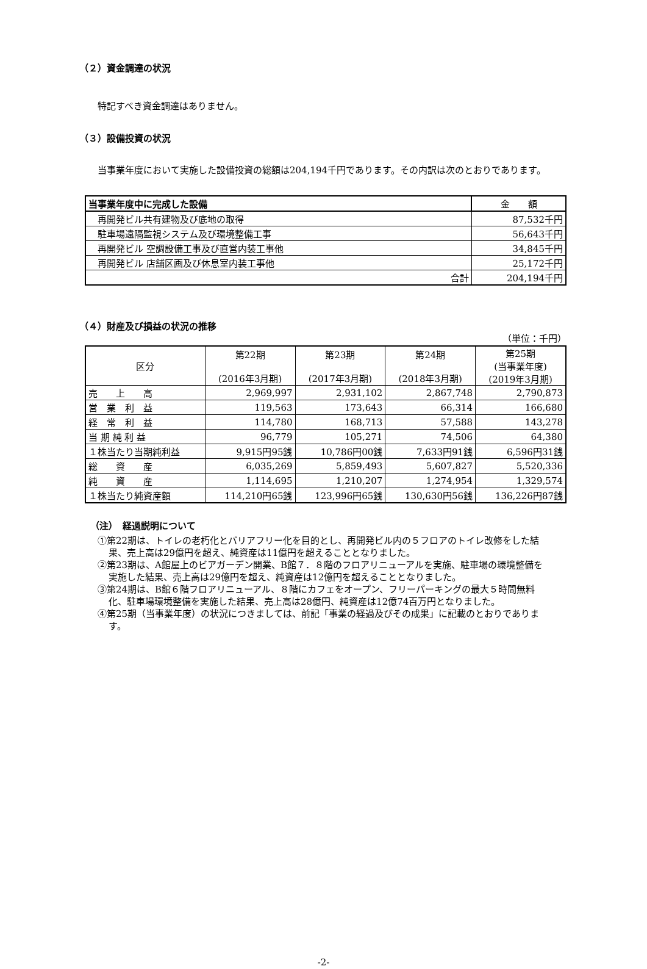（２）資金調達の状況
特記すべき資金調達はありません。
（３）設備投資の状況
当事業年度において実施した設備投資の総額は204,194千円であります。その内訳は次のとおりであります。
| 当事業年度中に完成した設備 | 金 額 |
| --- | --- |
| 再開発ビル共有建物及び底地の取得 | 87,532千円 |
| 駐車場遠隔監視システム及び環境整備工事 | 56,643千円 |
| 再開発ビル 空調設備工事及び直営内装工事他 | 34,845千円 |
| 再開発ビル 店舗区画及び休息室内装工事他 | 25,172千円 |
| 合計 | 204,194千円 |
（４）財産及び損益の状況の推移
（単位：千円）
| 区分 | 第22期 (2016年3月期) | 第23期 (2017年3月期) | 第24期 (2018年3月期) | 第25期 (当事業年度) (2019年3月期) |
| --- | --- | --- | --- | --- |
| 売 上 高 | 2,969,997 | 2,931,102 | 2,867,748 | 2,790,873 |
| 営 業 利 益 | 119,563 | 173,643 | 66,314 | 166,680 |
| 経 常 利 益 | 114,780 | 168,713 | 57,588 | 143,278 |
| 当 期 純 利 益 | 96,779 | 105,271 | 74,506 | 64,380 |
| １株当たり当期純利益 | 9,915円95銭 | 10,786円00銭 | 7,633円91銭 | 6,596円31銭 |
| 総 資 産 | 6,035,269 | 5,859,493 | 5,607,827 | 5,520,336 |
| 純 資 産 | 1,114,695 | 1,210,207 | 1,274,954 | 1,329,574 |
| １株当たり純資産額 | 114,210円65銭 | 123,996円65銭 | 130,630円56銭 | 136,226円87銭 |
（注）　経過説明について
①第22期は、トイレの老朽化とバリアフリー化を目的とし、再開発ビル内の５フロアのトイレ改修をした結果、売上高は29億円を超え、純資産は11億円を超えることとなりました。
②第23期は、A館屋上のビアガーデン開業、B館７．８階のフロアリニューアルを実施、駐車場の環境整備を実施した結果、売上高は29億円を超え、純資産は12億円を超えることとなりました。
③第24期は、B館６階フロアリニューアル、８階にカフェをオープン、フリーパーキングの最大５時間無料化、駐車場環境整備を実施した結果、売上高は28億円、純資産は12億74百万円となりました。
④第25期（当事業年度）の状況につきましては、前記「事業の経過及びその成果」に記載のとおりであります。
-2-